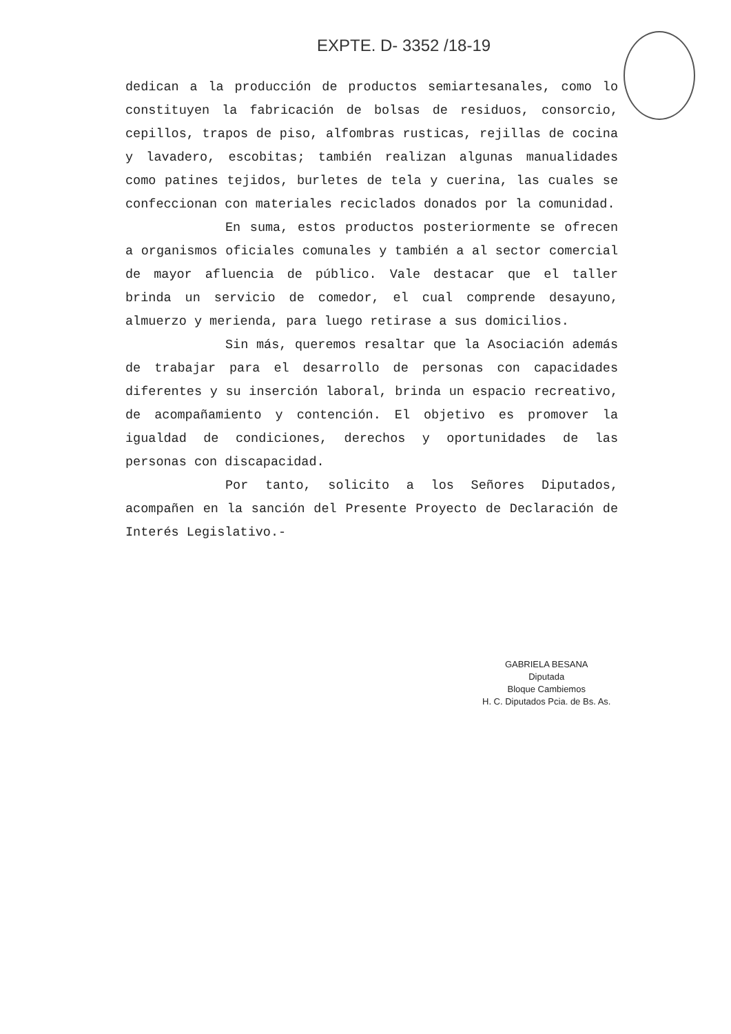EXPTE. D- 3352 /18-19
dedican a la producción de productos semiartesanales, como lo constituyen la fabricación de bolsas de residuos, consorcio, cepillos, trapos de piso, alfombras rusticas, rejillas de cocina y lavadero, escobitas; también realizan algunas manualidades como patines tejidos, burletes de tela y cuerina, las cuales se confeccionan con materiales reciclados donados por la comunidad.
En suma, estos productos posteriormente se ofrecen a organismos oficiales comunales y también a al sector comercial de mayor afluencia de público. Vale destacar que el taller brinda un servicio de comedor, el cual comprende desayuno, almuerzo y merienda, para luego retirase a sus domicilios.
Sin más, queremos resaltar que la Asociación además de trabajar para el desarrollo de personas con capacidades diferentes y su inserción laboral, brinda un espacio recreativo, de acompañamiento y contención. El objetivo es promover la igualdad de condiciones, derechos y oportunidades de las personas con discapacidad.
Por tanto, solicito a los Señores Diputados, acompañen en la sanción del Presente Proyecto de Declaración de Interés Legislativo.-
GABRIELA BESANA
Diputada
Bloque Cambiemos
H. C. Diputados Pcia. de Bs. As.